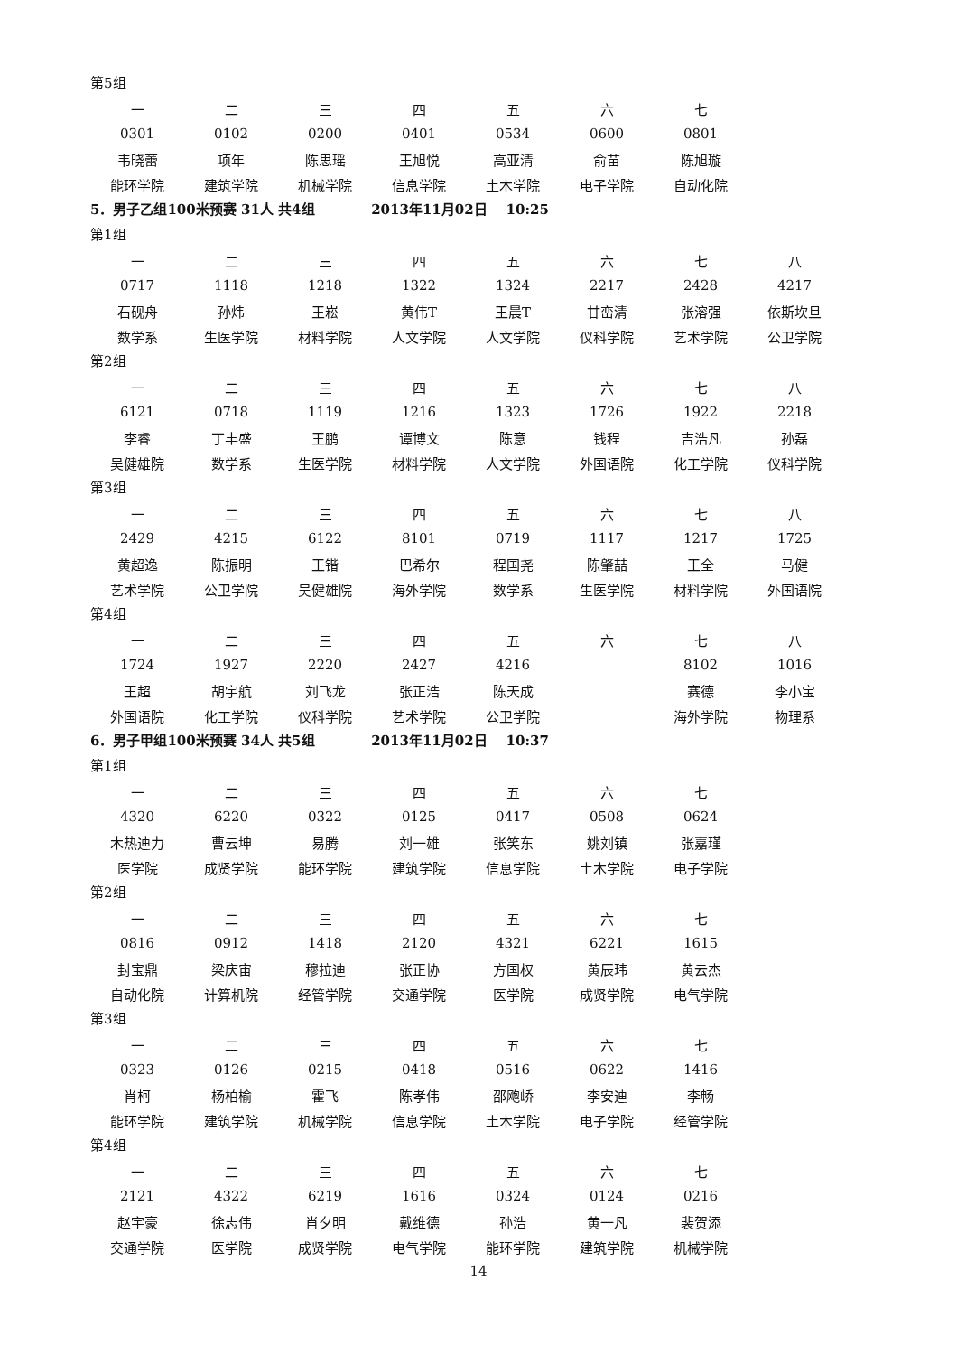第5组
| 一 | 二 | 三 | 四 | 五 | 六 | 七 |
| 0301 | 0102 | 0200 | 0401 | 0534 | 0600 | 0801 |
| 韦晓蕾 | 项年 | 陈思瑶 | 王旭悦 | 高亚清 | 俞苗 | 陈旭璇 |
| 能环学院 | 建筑学院 | 机械学院 | 信息学院 | 土木学院 | 电子学院 | 自动化院 |
5．男子乙组100米预赛 31人 共4组 2013年11月02日 10:25
第1组
| 一 | 二 | 三 | 四 | 五 | 六 | 七 | 八 |
| 0717 | 1118 | 1218 | 1322 | 1324 | 2217 | 2428 | 4217 |
| 石砚舟 | 孙炜 | 王崧 | 黄伟T | 王晨T | 甘峦清 | 张溶强 | 依斯坎旦 |
| 数学系 | 生医学院 | 材料学院 | 人文学院 | 人文学院 | 仪科学院 | 艺术学院 | 公卫学院 |
第2组
| 一 | 二 | 三 | 四 | 五 | 六 | 七 | 八 |
| 6121 | 0718 | 1119 | 1216 | 1323 | 1726 | 1922 | 2218 |
| 李睿 | 丁丰盛 | 王鹏 | 谭博文 | 陈意 | 钱程 | 吉浩凡 | 孙磊 |
| 吴健雄院 | 数学系 | 生医学院 | 材料学院 | 人文学院 | 外国语院 | 化工学院 | 仪科学院 |
第3组
| 一 | 二 | 三 | 四 | 五 | 六 | 七 | 八 |
| 2429 | 4215 | 6122 | 8101 | 0719 | 1117 | 1217 | 1725 |
| 黄超逸 | 陈振明 | 王锴 | 巴希尔 | 程国尧 | 陈肇喆 | 王全 | 马健 |
| 艺术学院 | 公卫学院 | 吴健雄院 | 海外学院 | 数学系 | 生医学院 | 材料学院 | 外国语院 |
第4组
| 一 | 二 | 三 | 四 | 五 | 六 | 七 | 八 |
| 1724 | 1927 | 2220 | 2427 | 4216 | | 8102 | 1016 |
| 王超 | 胡宇航 | 刘飞龙 | 张正浩 | 陈天成 | | 赛德 | 李小宝 |
| 外国语院 | 化工学院 | 仪科学院 | 艺术学院 | 公卫学院 | | 海外学院 | 物理系 |
6．男子甲组100米预赛 34人 共5组 2013年11月02日 10:37
第1组
| 一 | 二 | 三 | 四 | 五 | 六 | 七 |
| 4320 | 6220 | 0322 | 0125 | 0417 | 0508 | 0624 |
| 木热迪力 | 曹云坤 | 易腾 | 刘一雄 | 张笑东 | 姚刘镇 | 张嘉瑾 |
| 医学院 | 成贤学院 | 能环学院 | 建筑学院 | 信息学院 | 土木学院 | 电子学院 |
第2组
| 一 | 二 | 三 | 四 | 五 | 六 | 七 |
| 0816 | 0912 | 1418 | 2120 | 4321 | 6221 | 1615 |
| 封宝鼎 | 梁庆宙 | 穆拉迪 | 张正协 | 方国权 | 黄辰玮 | 黄云杰 |
| 自动化院 | 计算机院 | 经管学院 | 交通学院 | 医学院 | 成贤学院 | 电气学院 |
第3组
| 一 | 二 | 三 | 四 | 五 | 六 | 七 |
| 0323 | 0126 | 0215 | 0418 | 0516 | 0622 | 1416 |
| 肖柯 | 杨柏榆 | 霍飞 | 陈孝伟 | 邵飑峤 | 李安迪 | 李畅 |
| 能环学院 | 建筑学院 | 机械学院 | 信息学院 | 土木学院 | 电子学院 | 经管学院 |
第4组
| 一 | 二 | 三 | 四 | 五 | 六 | 七 |
| 2121 | 4322 | 6219 | 1616 | 0324 | 0124 | 0216 |
| 赵宇豪 | 徐志伟 | 肖夕明 | 戴维德 | 孙浩 | 黄一凡 | 裴贺添 |
| 交通学院 | 医学院 | 成贤学院 | 电气学院 | 能环学院 | 建筑学院 | 机械学院 |
14